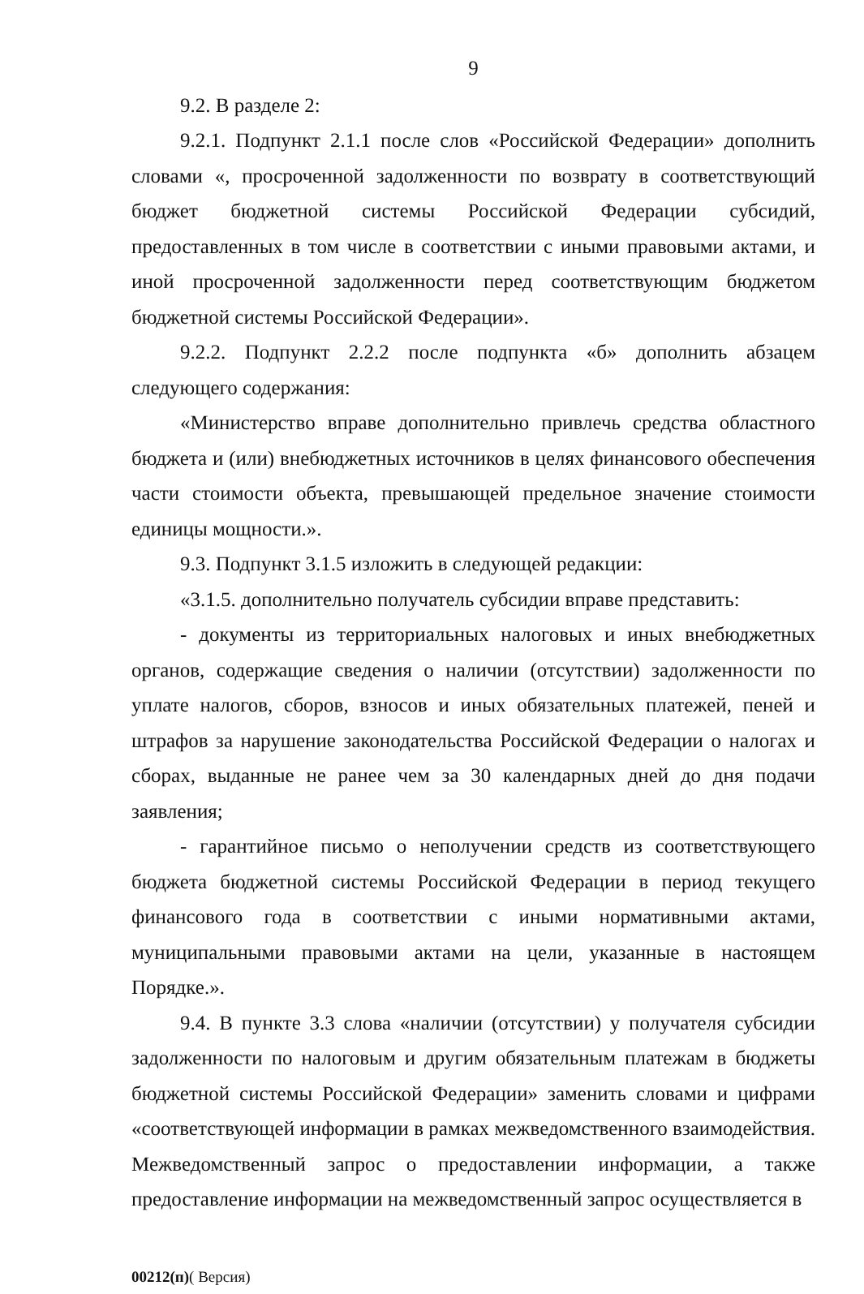9
9.2. В разделе 2:
9.2.1. Подпункт 2.1.1 после слов «Российской Федерации» дополнить словами «, просроченной задолженности по возврату в соответствующий бюджет бюджетной системы Российской Федерации субсидий, предоставленных в том числе в соответствии с иными правовыми актами, и иной просроченной задолженности перед соответствующим бюджетом бюджетной системы Российской Федерации».
9.2.2. Подпункт 2.2.2 после подпункта «б» дополнить абзацем следующего содержания:
«Министерство вправе дополнительно привлечь средства областного бюджета и (или) внебюджетных источников в целях финансового обеспечения части стоимости объекта, превышающей предельное значение стоимости единицы мощности.».
9.3. Подпункт 3.1.5 изложить в следующей редакции:
«3.1.5. дополнительно получатель субсидии вправе представить:
- документы из территориальных налоговых и иных внебюджетных органов, содержащие сведения о наличии (отсутствии) задолженности по уплате налогов, сборов, взносов и иных обязательных платежей, пеней и штрафов за нарушение законодательства Российской Федерации о налогах и сборах, выданные не ранее чем за 30 календарных дней до дня подачи заявления;
- гарантийное письмо о неполучении средств из соответствующего бюджета бюджетной системы Российской Федерации в период текущего финансового года в соответствии с иными нормативными актами, муниципальными правовыми актами на цели, указанные в настоящем Порядке.».
9.4. В пункте 3.3 слова «наличии (отсутствии) у получателя субсидии задолженности по налоговым и другим обязательным платежам в бюджеты бюджетной системы Российской Федерации» заменить словами и цифрами «соответствующей информации в рамках межведомственного взаимодействия. Межведомственный запрос о предоставлении информации, а также предоставление информации на межведомственный запрос осуществляется в
00212(п)( Версия)